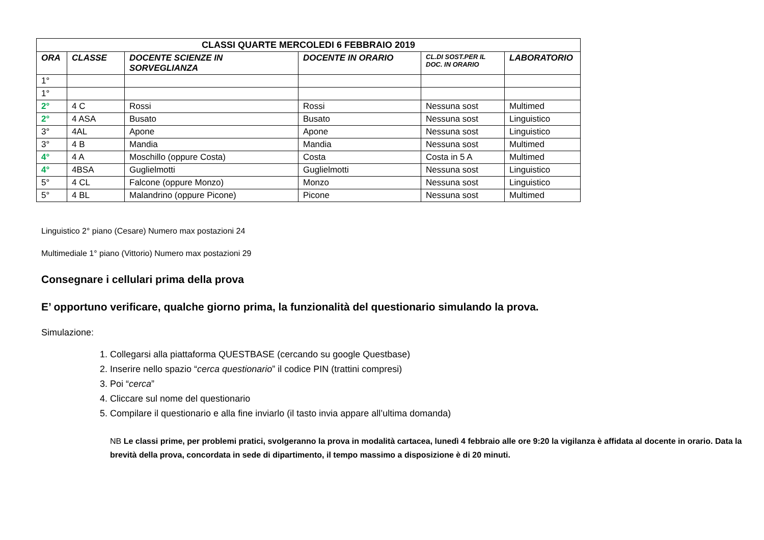| CLASSI QUARTE MERCOLEDI 6 FEBBRAIO 2019 | | | | | |
| --- | --- | --- | --- | --- | --- |
| ORA | CLASSE | DOCENTE SCIENZE IN SORVEGLIANZA | DOCENTE IN ORARIO | CL.DI SOST.PER IL DOC. IN ORARIO | LABORATORIO |
| 1° | | | | | |
| 1° | | | | | |
| 2° | 4 C | Rossi | Rossi | Nessuna sost | Multimed |
| 2° | 4 ASA | Busato | Busato | Nessuna sost | Linguistico |
| 3° | 4AL | Apone | Apone | Nessuna sost | Linguistico |
| 3° | 4 B | Mandia | Mandia | Nessuna sost | Multimed |
| 4° | 4 A | Moschillo (oppure Costa) | Costa | Costa in 5 A | Multimed |
| 4° | 4BSA | Guglielmotti | Guglielmotti | Nessuna sost | Linguistico |
| 5° | 4 CL | Falcone (oppure Monzo) | Monzo | Nessuna sost | Linguistico |
| 5° | 4 BL | Malandrino (oppure Picone) | Picone | Nessuna sost | Multimed |
Linguistico 2° piano (Cesare) Numero max postazioni 24
Multimediale 1° piano (Vittorio) Numero max postazioni 29
Consegnare i cellulari prima della prova
E’ opportuno verificare, qualche giorno prima, la funzionalità del questionario simulando la prova.
Simulazione:
1. Collegarsi alla piattaforma QUESTBASE (cercando su google Questbase)
2. Inserire nello spazio “cerca questionario” il codice PIN (trattini compresi)
3. Poi “cerca”
4. Cliccare sul nome del questionario
5. Compilare il questionario e alla fine inviarlo (il tasto invia appare all’ultima domanda)
NB Le classi prime, per problemi pratici, svolgeranno la prova in modalità cartacea, lunedì 4 febbraio alle ore 9:20 la vigilanza è affidata al docente in orario. Data la brevità della prova, concordata in sede di dipartimento, il tempo massimo a disposizione è di 20 minuti.